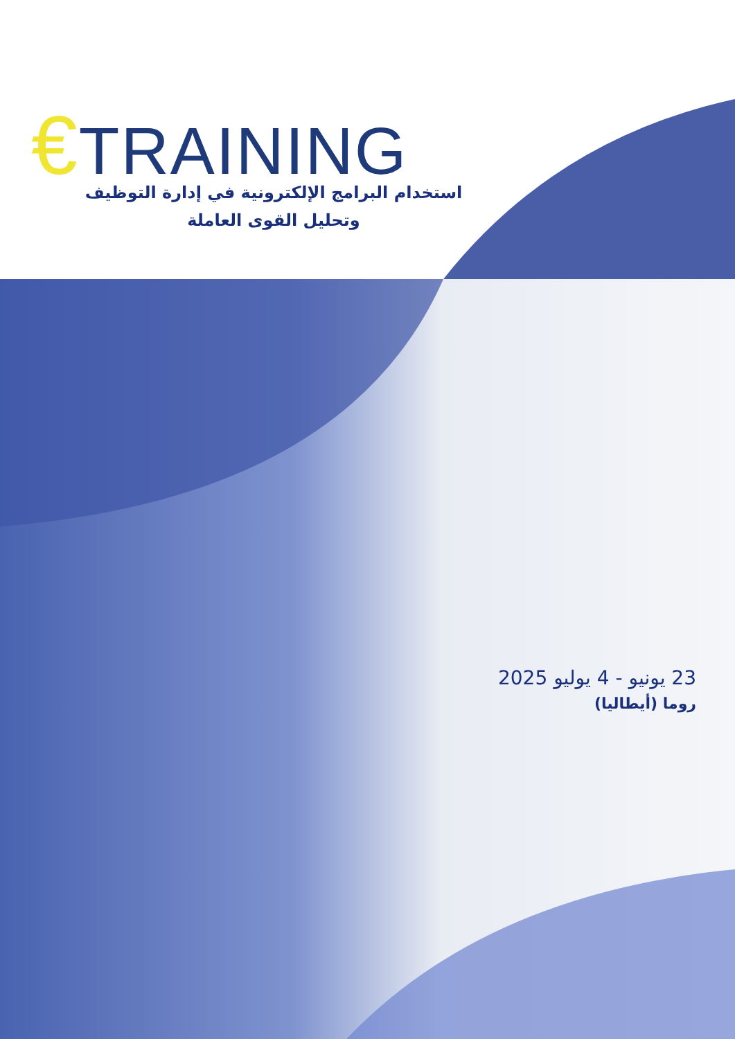€TRAINING
استخدام البرامج الإلكترونية في إدارة التوظيف وتحليل القوى العاملة
23 يونيو - 4 يوليو 2025
روما (أيطاليا)